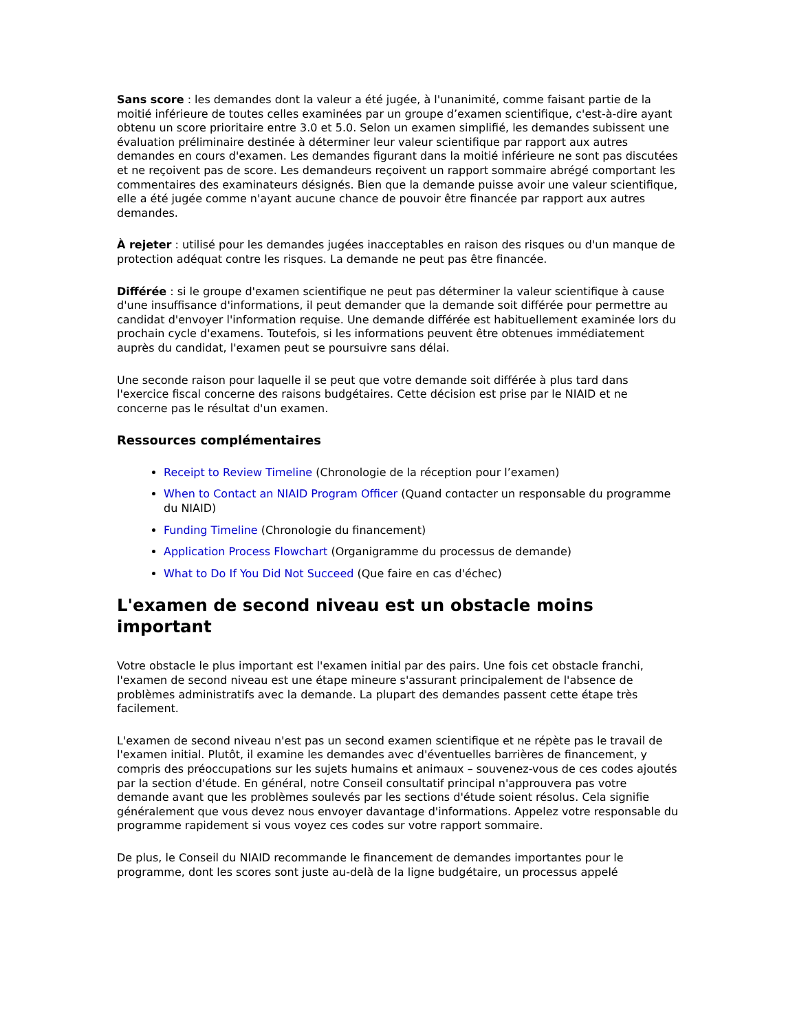Sans score : les demandes dont la valeur a été jugée, à l'unanimité, comme faisant partie de la moitié inférieure de toutes celles examinées par un groupe d’examen scientifique, c'est-à-dire ayant obtenu un score prioritaire entre 3.0 et 5.0. Selon un examen simplifié, les demandes subissent une évaluation préliminaire destinée à déterminer leur valeur scientifique par rapport aux autres demandes en cours d'examen. Les demandes figurant dans la moitié inférieure ne sont pas discutées et ne reçoivent pas de score. Les demandeurs reçoivent un rapport sommaire abrégé comportant les commentaires des examinateurs désignés. Bien que la demande puisse avoir une valeur scientifique, elle a été jugée comme n'ayant aucune chance de pouvoir être financée par rapport aux autres demandes.
À rejeter : utilisé pour les demandes jugées inacceptables en raison des risques ou d'un manque de protection adéquat contre les risques. La demande ne peut pas être financée.
Différée : si le groupe d'examen scientifique ne peut pas déterminer la valeur scientifique à cause d'une insuffisance d'informations, il peut demander que la demande soit différée pour permettre au candidat d'envoyer l'information requise. Une demande différée est habituellement examinée lors du prochain cycle d'examens. Toutefois, si les informations peuvent être obtenues immédiatement auprès du candidat, l'examen peut se poursuivre sans délai.
Une seconde raison pour laquelle il se peut que votre demande soit différée à plus tard dans l'exercice fiscal concerne des raisons budgétaires. Cette décision est prise par le NIAID et ne concerne pas le résultat d'un examen.
Ressources complémentaires
Receipt to Review Timeline (Chronologie de la réception pour l’examen)
When to Contact an NIAID Program Officer (Quand contacter un responsable du programme du NIAID)
Funding Timeline (Chronologie du financement)
Application Process Flowchart (Organigramme du processus de demande)
What to Do If You Did Not Succeed (Que faire en cas d'échec)
L'examen de second niveau est un obstacle moins important
Votre obstacle le plus important est l'examen initial par des pairs. Une fois cet obstacle franchi, l'examen de second niveau est une étape mineure s'assurant principalement de l'absence de problèmes administratifs avec la demande. La plupart des demandes passent cette étape très facilement.
L'examen de second niveau n'est pas un second examen scientifique et ne répète pas le travail de l'examen initial. Plutôt, il examine les demandes avec d'éventuelles barrières de financement, y compris des préoccupations sur les sujets humains et animaux – souvenez-vous de ces codes ajoutés par la section d'étude. En général, notre Conseil consultatif principal n'approuvera pas votre demande avant que les problèmes soulevés par les sections d'étude soient résolus. Cela signifie généralement que vous devez nous envoyer davantage d'informations. Appelez votre responsable du programme rapidement si vous voyez ces codes sur votre rapport sommaire.
De plus, le Conseil du NIAID recommande le financement de demandes importantes pour le programme, dont les scores sont juste au-delà de la ligne budgétaire, un processus appelé